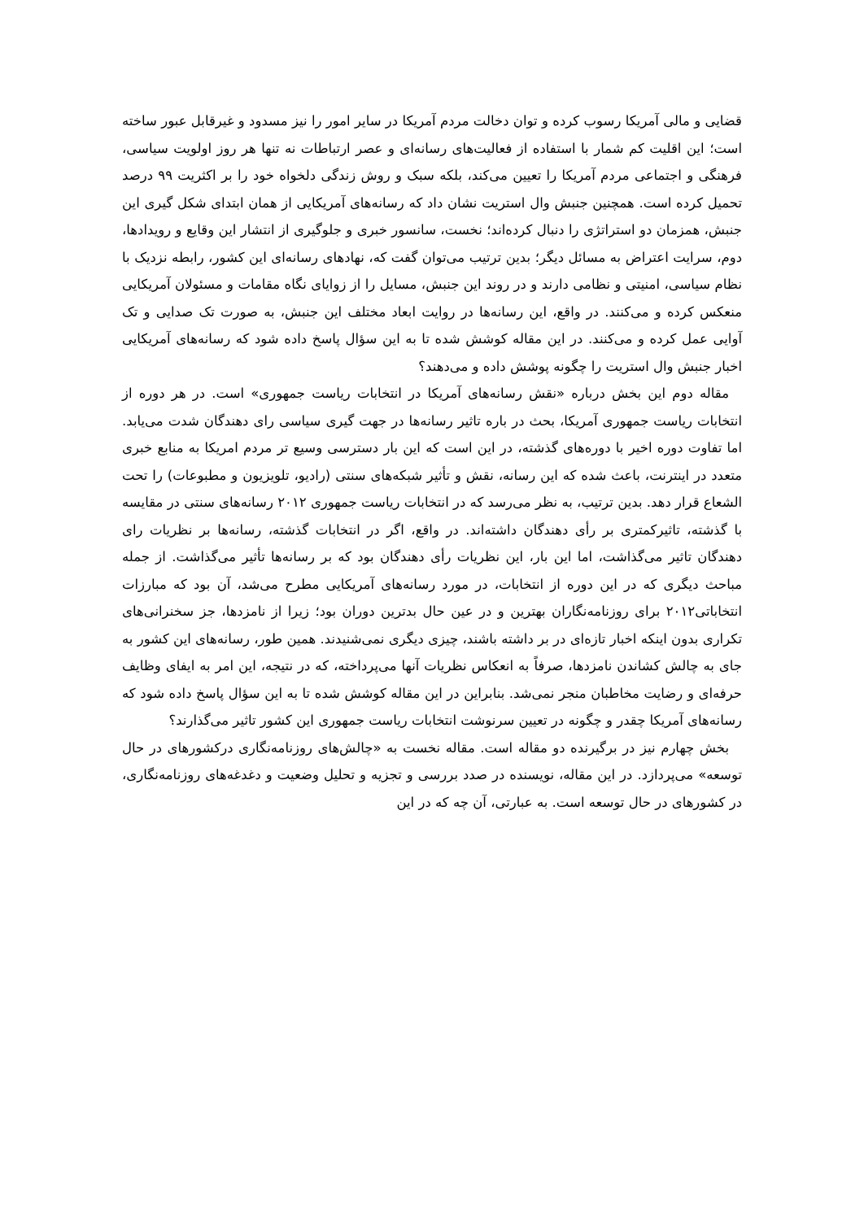قضایی و مالی آمریکا رسوب کرده و توان دخالت مردم آمریکا در سایر امور را نیز مسدود و غیرقابل عبور ساخته است؛ این اقلیت کم شمار با استفاده از فعالیت‌های رسانه‌ای و عصر ارتباطات نه تنها هر روز اولویت سیاسی، فرهنگی و اجتماعی مردم آمریکا را تعیین می‌کند، بلکه سبک و روش زندگی دلخواه خود را بر اکثریت ۹۹ درصد تحمیل کرده است. همچنین جنبش وال استریت نشان داد که رسانه‌های آمریکایی از همان ابتدای شکل گیری این جنبش، همزمان دو استراتژی را دنبال کرده‌اند؛ نخست، سانسور خبری و جلوگیری از انتشار این وقایع و رویدادها، دوم، سرایت اعتراض به مسائل دیگر؛ بدین ترتیب می‌توان گفت که، نهادهای رسانه‌ای این کشور، رابطه نزدیک با نظام سیاسی، امنیتی و نظامی دارند و در روند این جنبش، مسایل را از زوایای نگاه مقامات و مسئولان آمریکایی منعکس کرده و می‌کنند. در واقع، این رسانه‌ها در روایت ابعاد مختلف این جنبش، به صورت تک صدایی و تک آوایی عمل کرده و می‌کنند. در این مقاله کوشش شده تا به این سؤال پاسخ داده شود که رسانه‌های آمریکایی اخبار جنبش وال استریت را چگونه پوشش داده و می‌دهند؟
مقاله دوم این بخش درباره «نقش رسانه‌های آمریکا در انتخابات ریاست جمهوری» است. در هر دوره از انتخابات ریاست جمهوری آمریکا، بحث در باره تاثیر رسانه‌ها در جهت گیری سیاسی رای دهندگان شدت می‌یابد. اما تفاوت دوره اخیر با دوره‌های گذشته، در این است که این بار دسترسی وسیع تر مردم امریکا به منابع خبری متعدد در اینترنت، باعث شده که این رسانه، نقش و تأثیر شبکه‌های سنتی (رادیو، تلویزیون و مطبوعات) را تحت الشعاع قرار دهد. بدین ترتیب، به نظر می‌رسد که در انتخابات ریاست جمهوری ۲۰۱۲ رسانه‌های سنتی در مقایسه با گذشته، تاثیرکمتری بر رأی دهندگان داشته‌اند. در واقع، اگر در انتخابات گذشته، رسانه‌ها بر نظریات رای دهندگان تاثیر می‌گذاشت، اما این بار، این نظریات رأی دهندگان بود که بر رسانه‌ها تأثیر می‌گذاشت. از جمله مباحث دیگری که در این دوره از انتخابات، در مورد رسانه‌های آمریکایی مطرح می‌شد، آن بود که مبارزات انتخاباتی۲۰۱۲ برای روزنامه‌نگاران بهترین و در عین حال بدترین دوران بود؛ زیرا از نامزدها، جز سخنرانی‌های تکراری بدون اینکه اخبار تازه‌ای در بر داشته باشند، چیزی دیگری نمی‌شنیدند. همین طور، رسانه‌های این کشور به جای به چالش کشاندن نامزدها، صرفاً به انعکاس نظریات آنها می‌پرداخته، که در نتیجه، این امر به ایفای وظایف حرفه‌ای و رضایت مخاطبان منجر نمی‌شد. بنابراین در این مقاله کوشش شده تا به این سؤال پاسخ داده شود که رسانه‌های آمریکا چقدر و چگونه در تعیین سرنوشت انتخابات ریاست جمهوری این کشور تاثیر می‌گذارند؟
بخش چهارم نیز در برگیرنده دو مقاله است. مقاله نخست به «چالش‌های روزنامه‌نگاری درکشورهای در حال توسعه» می‌پردازد. در این مقاله، نویسنده در صدد بررسی و تجزیه و تحلیل وضعیت و دغدغه‌های روزنامه‌نگاری، در کشورهای در حال توسعه است. به عبارتی، آن چه که در این